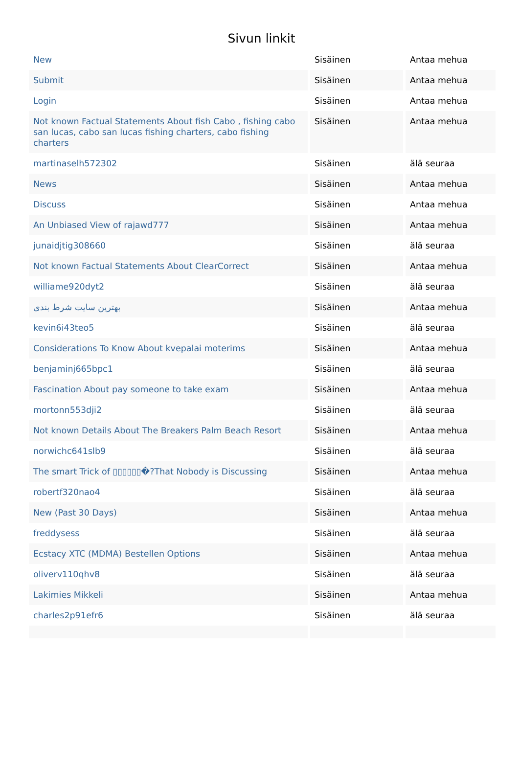Sivun linkit
| New | Sisäinen | Antaa mehua |
| Submit | Sisäinen | Antaa mehua |
| Login | Sisäinen | Antaa mehua |
| Not known Factual Statements About fish Cabo , fishing cabo san lucas, cabo san lucas fishing charters, cabo fishing charters | Sisäinen | Antaa mehua |
| martinaselh572302 | Sisäinen | älä seuraa |
| News | Sisäinen | Antaa mehua |
| Discuss | Sisäinen | Antaa mehua |
| An Unbiased View of rajawd777 | Sisäinen | Antaa mehua |
| junaidjtig308660 | Sisäinen | älä seuraa |
| Not known Factual Statements About ClearCorrect | Sisäinen | Antaa mehua |
| williame920dyt2 | Sisäinen | älä seuraa |
| بهترین سایت شرط بندی | Sisäinen | Antaa mehua |
| kevin6i43teo5 | Sisäinen | älä seuraa |
| Considerations To Know About kvepalai moterims | Sisäinen | Antaa mehua |
| benjaminj665bpc1 | Sisäinen | älä seuraa |
| Fascination About pay someone to take exam | Sisäinen | Antaa mehua |
| mortonn553dji2 | Sisäinen | älä seuraa |
| Not known Details About The Breakers Palm Beach Resort | Sisäinen | Antaa mehua |
| norwichc641slb9 | Sisäinen | älä seuraa |
| The smart Trick of ▯▯▯▯▯▯�?That Nobody is Discussing | Sisäinen | Antaa mehua |
| robertf320nao4 | Sisäinen | älä seuraa |
| New (Past 30 Days) | Sisäinen | Antaa mehua |
| freddysess | Sisäinen | älä seuraa |
| Ecstacy XTC (MDMA) Bestellen Options | Sisäinen | Antaa mehua |
| oliverv110qhv8 | Sisäinen | älä seuraa |
| Lakimies Mikkeli | Sisäinen | Antaa mehua |
| charles2p91efr6 | Sisäinen | älä seuraa |